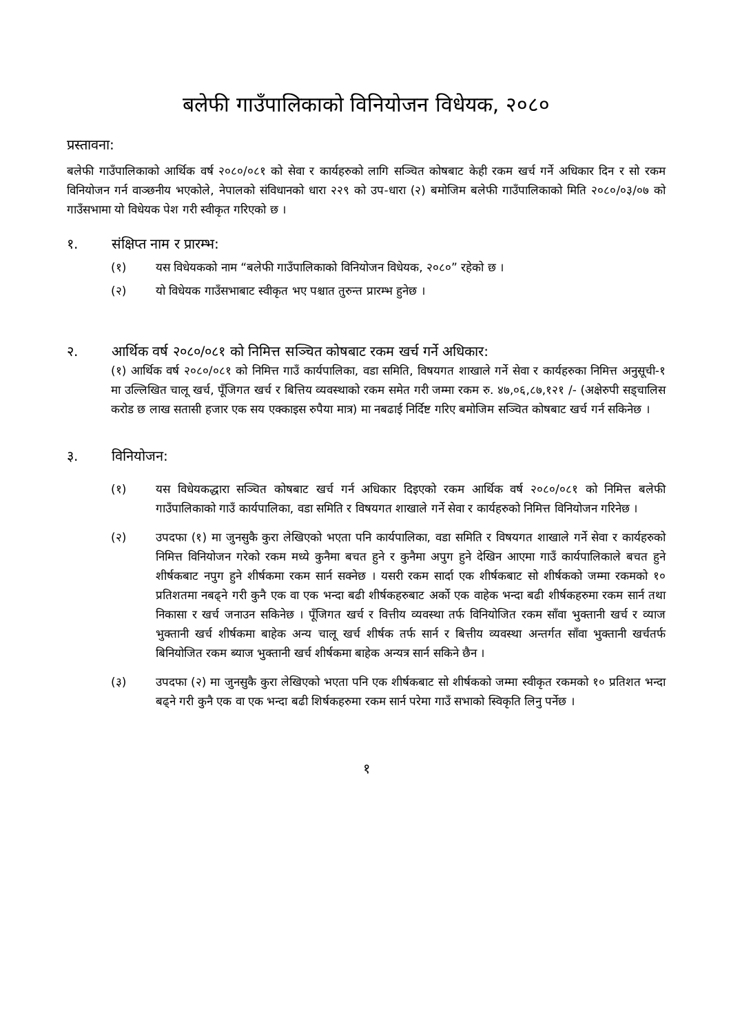बलेफी गाउँपालिकाको विनियोजन विधेयक, २०८०
प्रस्तावना:
बलेफी गाउँपालिकाको आर्थिक वर्ष २०८०/०८१ को सेवा र कार्यहरुको लागि सञ्चित कोषबाट केही रकम खर्च गर्ने अधिकार दिन र सो रकम विनियोजन गर्न वाञ्छनीय भएकोले, नेपालको संविधानको धारा २२९ को उप-धारा (२) बमोजिम बलेफी गाउँपालिकाको मिति २०८०/०३/०७ को गाउँसभामा यो विधेयक पेश गरी स्वीकृत गरिएको छ ।
१. संक्षिप्त नाम र प्रारम्भ:
(१) यस विधेयकको नाम “बलेफी गाउँपालिकाको विनियोजन विधेयक, २०८०” रहेको छ ।
(२) यो विधेयक गाउँसभाबाट स्वीकृत भए पश्चात तुरुन्त प्रारम्भ हुनेछ ।
२. आर्थिक वर्ष २०८०/०८१ को निमित्त सञ्चित कोषबाट रकम खर्च गर्ने अधिकार:
(१) आर्थिक वर्ष २०८०/०८१ को निमित्त गाउँ कार्यपालिका, वडा समिति, विषयगत शाखाले गर्ने सेवा र कार्यहरुका निमित्त अनुसूची-१ मा उल्लिखित चालू खर्च, पूँजिगत खर्च र बित्तिय व्यवस्थाको रकम समेत गरी जम्मा रकम रु. ४७,०६,८७,१२१ /- (अक्षेरुपी सड्चालिस करोड छ लाख सतासी हजार एक सय एक्काइस रुपैया मात्र) मा नबढाई निर्दिष्ट गरिए बमोजिम सञ्चित कोषबाट खर्च गर्न सकिनेछ ।
३. विनियोजन:
(१) यस विधेयकद्धारा सञ्चित कोषबाट खर्च गर्न अधिकार दिइएको रकम आर्थिक वर्ष २०८०/०८१ को निमित्त बलेफी गाउँपालिकाको गाउँ कार्यपालिका, वडा समिति र विषयगत शाखाले गर्ने सेवा र कार्यहरुको निमित्त विनियोजन गरिनेछ ।
(२) उपदफा (१) मा जुनसुकै कुरा लेखिएको भएता पनि कार्यपालिका, वडा समिति र विषयगत शाखाले गर्ने सेवा र कार्यहरुको निमित्त विनियोजन गरेको रकम मध्ये कुनैमा बचत हुने र कुनैमा अपुग हुने देखिन आएमा गाउँ कार्यपालिकाले बचत हुने शीर्षकबाट नपुग हुने शीर्षकमा रकम सार्न सक्नेछ । यसरी रकम सार्दा एक शीर्षकबाट सो शीर्षकको जम्मा रकमको १० प्रतिशतमा नबढ्ने गरी कुनै एक वा एक भन्दा बढी शीर्षकहरुबाट अर्को एक वाहेक भन्दा बढी शीर्षकहरुमा रकम सार्न तथा निकासा र खर्च जनाउन सकिनेछ । पूँजिगत खर्च र वित्तीय व्यवस्था तर्फ विनियोजित रकम साँवा भुक्तानी खर्च र व्याज भुक्तानी खर्च शीर्षकमा बाहेक अन्य चालू खर्च शीर्षक तर्फ सार्न र बित्तीय व्यवस्था अन्तर्गत साँवा भुक्तानी खर्चतर्फ बिनियोजित रकम ब्याज भुक्तानी खर्च शीर्षकमा बाहेक अन्यत्र सार्न सकिने छैन ।
(३) उपदफा (२) मा जुनसुकै कुरा लेखिएको भएता पनि एक शीर्षकबाट सो शीर्षकको जम्मा स्वीकृत रकमको १० प्रतिशत भन्दा बढ्ने गरी कुनै एक वा एक भन्दा बढी शिर्षकहरुमा रकम सार्न परेमा गाउँ सभाको स्विकृति लिनु पर्नेछ ।
१